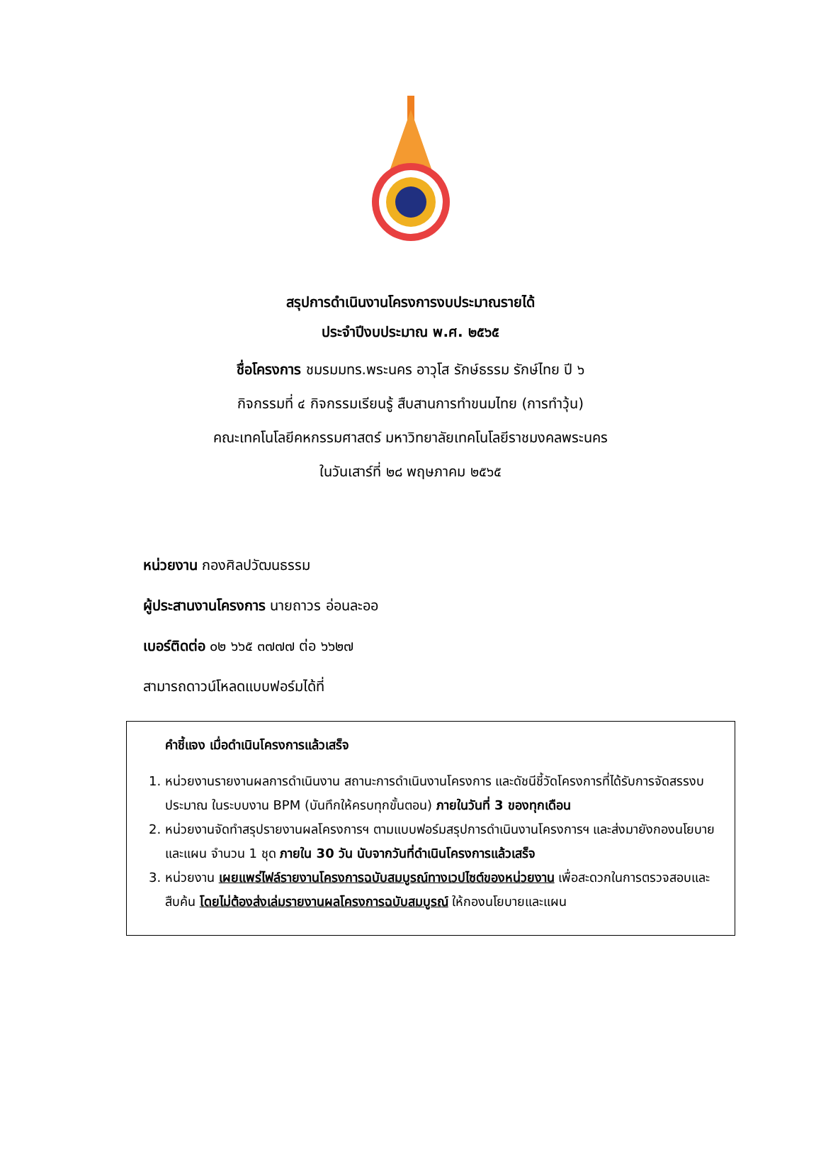สรุปการดำเนินงานโครงการงบประมาณรายได้
ประจำปีงบประมาณ พ.ศ. ๒๕๖๕
ชื่อโครงการ ชมรมมทร.พระนคร อาวุโส รักษ์ธรรม รักษ์ไทย ปี ๖
กิจกรรมที่ ๔ กิจกรรมเรียนรู้ สืบสานการทำขนมไทย (การทำวุ้น)
คณะเทคโนโลยีคหกรรมศาสตร์ มหาวิทยาลัยเทคโนโลยีราชมงคลพระนคร
ในวันเสาร์ที่ ๒๘ พฤษภาคม ๒๕๖๕
หน่วยงาน กองศิลปวัฒนธรรม
ผู้ประสานงานโครงการ นายถาวร อ่อนละออ
เบอร์ติดต่อ ๐๒ ๖๖๕ ๓๗๗๗ ต่อ ๖๖๒๗
สามารถดาวน์โหลดแบบฟอร์มได้ที่
คำชี้แจง เมื่อดำเนินโครงการแล้วเสร็จ
1. หน่วยงานรายงานผลการดำเนินงาน สถานะการดำเนินงานโครงการ และดัชนีชี้วัดโครงการที่ได้รับการจัดสรรงบประมาณ ในระบบงาน BPM (บันทึกให้ครบทุกขั้นตอน) ภายในวันที่ 3 ของทุกเดือน
2. หน่วยงานจัดทำสรุปรายงานผลโครงการฯ ตามแบบฟอร์มสรุปการดำเนินงานโครงการฯ และส่งมายังกองนโยบายและแผน จำนวน 1 ชุด ภายใน 30 วัน นับจากวันที่ดำเนินโครงการแล้วเสร็จ
3. หน่วยงาน เผยแพร่ไฟล์รายงานโครงการฉบับสมบูรณ์ทางเวปไซต์ของหน่วยงาน เพื่อสะดวกในการตรวจสอบและสืบค้น โดยไม่ต้องส่งเล่มรายงานผลโครงการฉบับสมบูรณ์ ให้กองนโยบายและแผน